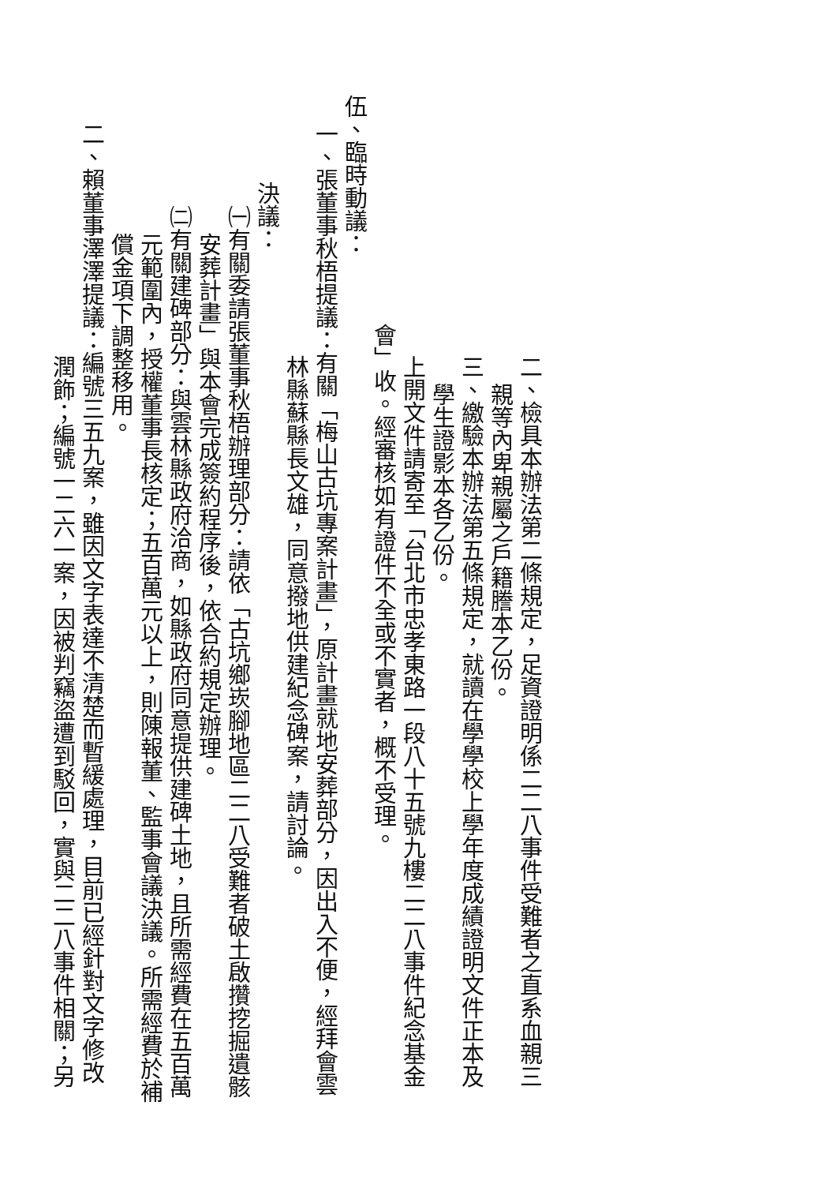二、檢具本辦法第二條規定，足資證明係二二八事件受難者之直系血親三
親等內卑親屬之戶籍謄本乙份。
三、繳驗本辦法第五條規定，就讀在學學校上學年度成績證明文件正本及
學生證影本各乙份。
上開文件請寄至「台北市忠孝東路一段八十五號九樓二二八事件紀念基金
會」收。經審核如有證件不全或不實者，概不受理。
伍、臨時動議：
一、張董事秋梧提議：有關「梅山古坑專案計畫」，原計畫就地安葬部分，因出入不便，經拜會雲
林縣蘇縣長文雄，同意撥地供建紀念碑案，請討論。
決議：
㈠有關委請張董事秋梧辦理部分：請依「古坑鄉崁腳地區二二八受難者破土啟攢挖掘遺骸
安葬計畫」與本會完成簽約程序後，依合約規定辦理。
㈡有關建碑部分：與雲林縣政府洽商，如縣政府同意提供建碑土地，且所需經費在五百萬
元範圍內，授權董事長核定；五百萬元以上，則陳報董、監事會議決議。所需經費於補
償金項下調整移用。
二、賴董事澤澤提議：編號三五九案，雖因文字表達不清楚而暫緩處理，目前已經針對文字修改
潤飾；編號一二六一案，因被判竊盜遭到駁回，實與二二八事件相關；另